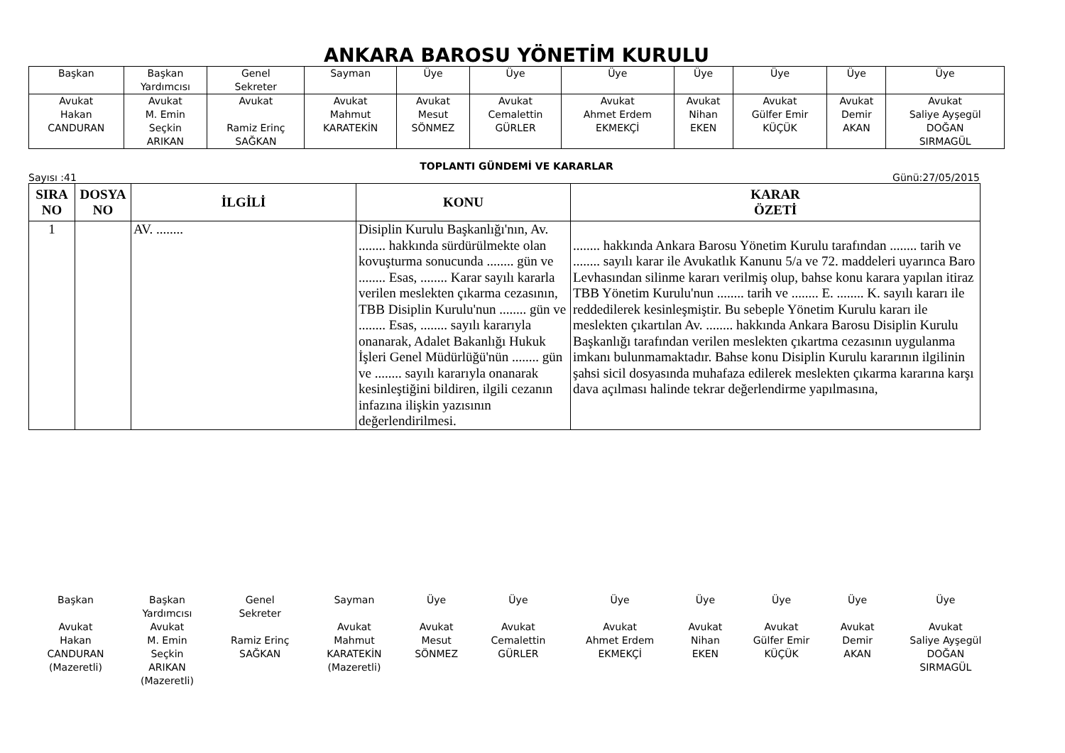ANKARA BAROSU YÖNETİM KURULU
| Başkan | Başkan Yardımcısı | Genel Sekreter | Sayman | Üye | Üye | Üye | Üye | Üye | Üye | Üye |
| Avukat Hakan CANDURAN | Avukat M. Emin Seçkin ARIKAN | Avukat Ramiz Erinç SAĞKAN | Avukat Mahmut KARATEKİN | Avukat Mesut SÖNMEZ | Avukat Cemalettin GÜRLER | Avukat Ahmet Erdem EKMEKÇİ | Avukat Nihan EKEN | Avukat Gülfer Emir KÜÇÜK | Avukat Demir AKAN | Avukat Saliye Ayşegül DOĞAN SIRMAGÜL |
TOPLANTI GÜNDEMİ VE KARARLAR
Sayısı :41 Günü:27/05/2015
| SIRA NO | DOSYA NO | İLGİLİ | KONU | KARAR ÖZETİ |
| --- | --- | --- | --- | --- |
| 1 | | AV. ........ | Disiplin Kurulu Başkanlığı'nın, Av. ........ hakkında sürdürülmekte olan kovuşturma sonucunda ........ gün ve ........ Esas, ........ Karar sayılı kararla verilen meslekten çıkarma cezasının, TBB Disiplin Kurulu'nun ........ gün ve ........ Esas, ........ sayılı kararıyla onanarak, Adalet Bakanlığı Hukuk İşleri Genel Müdürlüğü'nün ........ gün ve ........ sayılı kararıyla onanarak kesinleştiğini bildiren, ilgili cezanın infazına ilişkin yazısının değerlendirilmesi. | ........ hakkında Ankara Barosu Yönetim Kurulu tarafından ........ tarih ve ........ sayılı karar ile Avukatlık Kanunu 5/a ve 72. maddeleri uyarınca Baro Levhasından silinme kararı verilmiş olup, bahse konu karara yapılan itiraz TBB Yönetim Kurulu'nun ........ tarih ve ........ E. ........ K. sayılı kararı ile reddedilerek kesinleşmiştir. Bu sebeple Yönetim Kurulu kararı ile meslekten çıkartılan Av. ........ hakkında Ankara Barosu Disiplin Kurulu Başkanlığı tarafından verilen meslekten çıkartma cezasının uygulanma imkanı bulunmamaktadır. Bahse konu Disiplin Kurulu kararının ilgilinin şahsi sicil dosyasında muhafaza edilerek meslekten çıkarma kararına karşı dava açılması halinde tekrar değerlendirme yapılmasına, |
| Başkan | Başkan Yardımcısı | Genel Sekreter | Sayman | Üye | Üye | Üye | Üye | Üye | Üye | Üye |
| Avukat Hakan CANDURAN (Mazeretli) | Avukat M. Emin Seçkin ARIKAN (Mazeretli) | Ramiz Erinç SAĞKAN | Avukat Mahmut KARATEKİN (Mazeretli) | Avukat Mesut SÖNMEZ | Avukat Cemalettin GÜRLER | Avukat Ahmet Erdem EKMEKÇİ | Avukat Nihan EKEN | Avukat Gülfer Emir KÜÇÜK | Avukat Demir AKAN | Avukat Saliye Ayşegül DOĞAN SIRMAGÜL |